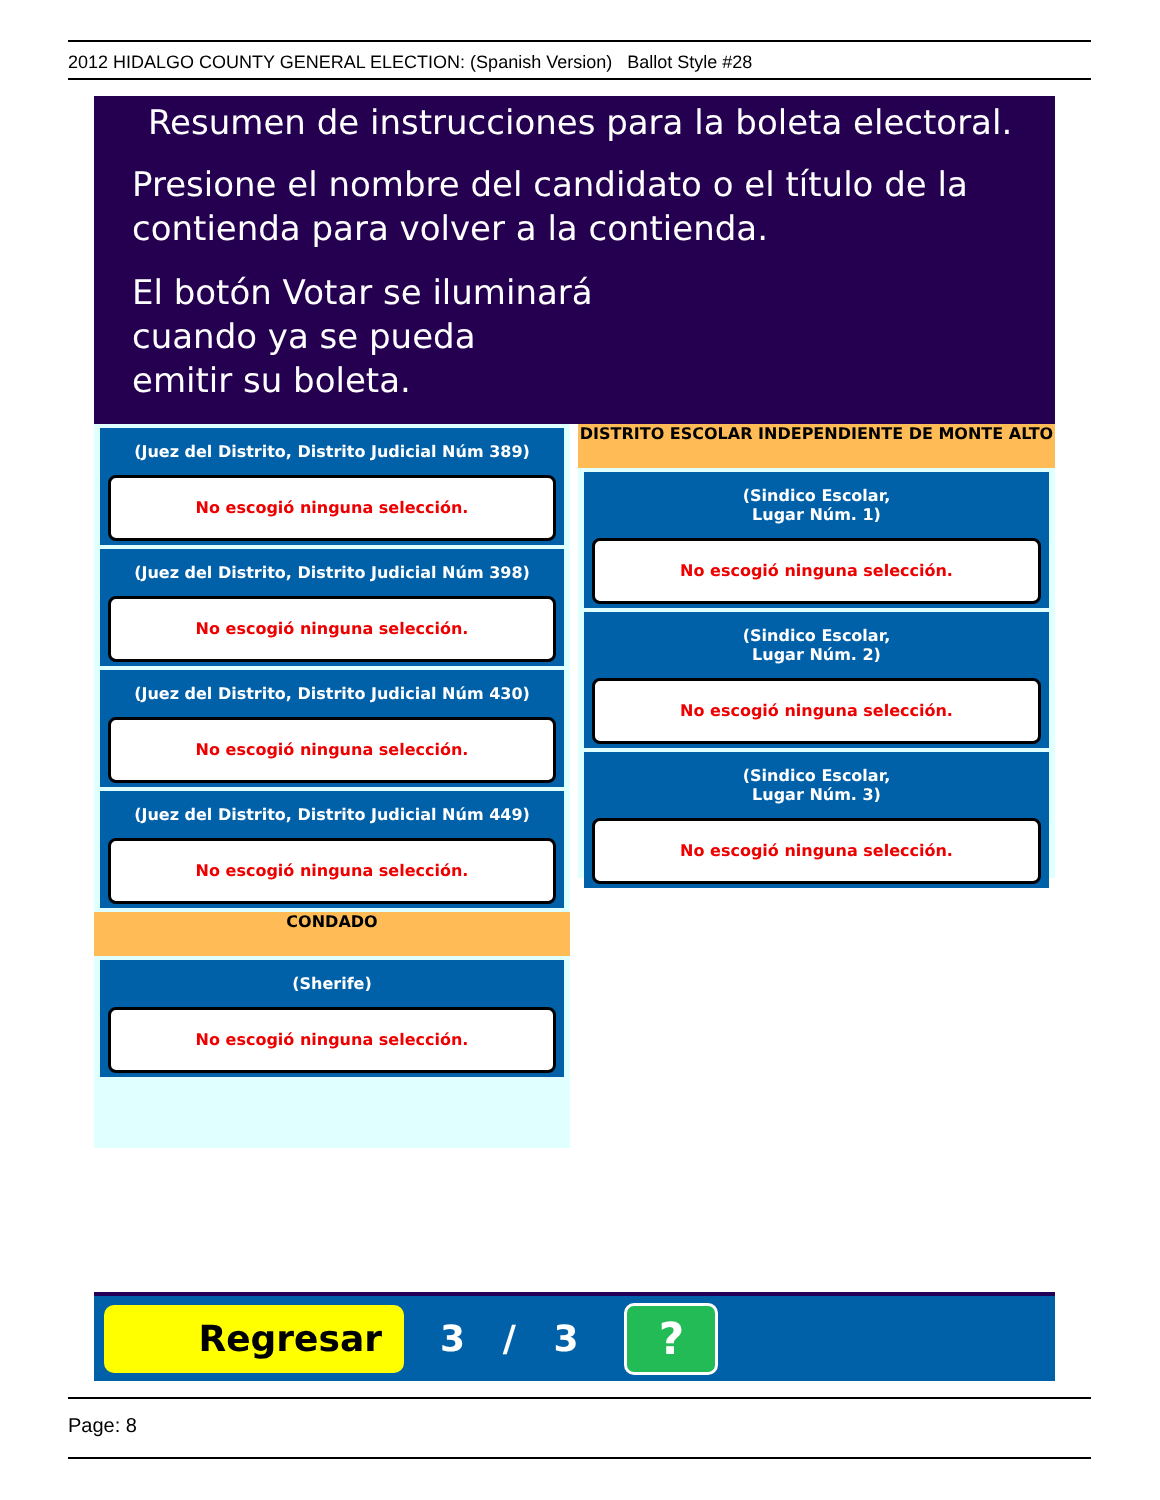2012 HIDALGO COUNTY GENERAL ELECTION: (Spanish Version) Ballot Style #28
Resumen de instrucciones para la boleta electoral.
Presione el nombre del candidato o el título de la
contienda para volver a la contienda.
El botón Votar se iluminará
cuando ya se pueda
emitir su boleta.
(Juez del Distrito, Distrito Judicial Núm 389)
No escogió ninguna selección.
(Juez del Distrito, Distrito Judicial Núm 398)
No escogió ninguna selección.
(Juez del Distrito, Distrito Judicial Núm 430)
No escogió ninguna selección.
(Juez del Distrito, Distrito Judicial Núm 449)
No escogió ninguna selección.
CONDADO
(Sherife)
No escogió ninguna selección.
DISTRITO ESCOLAR INDEPENDIENTE DE MONTE ALTO
(Sindico Escolar,
Lugar Núm. 1)
No escogió ninguna selección.
(Sindico Escolar,
Lugar Núm. 2)
No escogió ninguna selección.
(Sindico Escolar,
Lugar Núm. 3)
No escogió ninguna selección.
Regresar
3 / 3
?
Page: 8